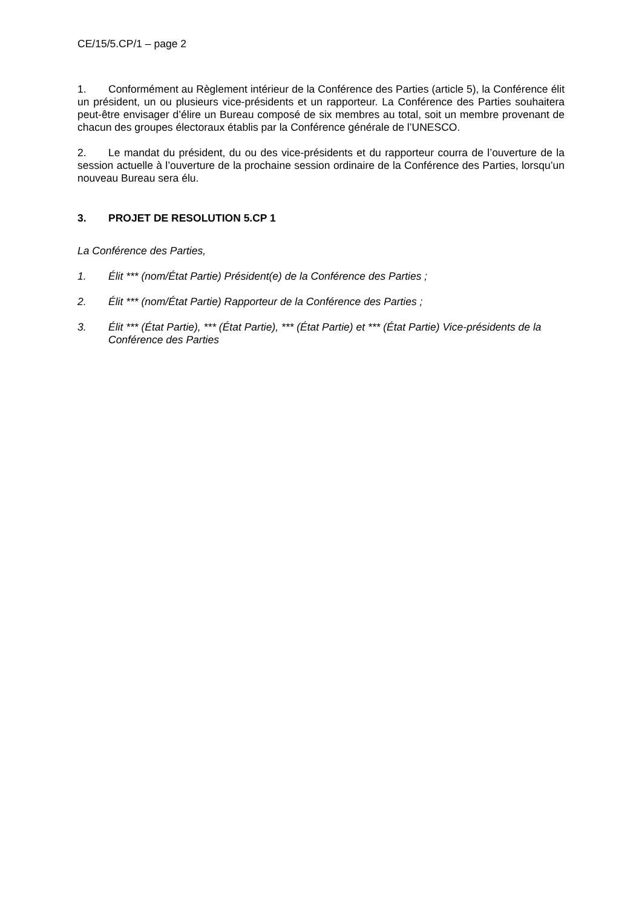CE/15/5.CP/1 – page 2
1. Conformément au Règlement intérieur de la Conférence des Parties (article 5), la Conférence élit un président, un ou plusieurs vice-présidents et un rapporteur. La Conférence des Parties souhaitera peut-être envisager d’élire un Bureau composé de six membres au total, soit un membre provenant de chacun des groupes électoraux établis par la Conférence générale de l’UNESCO.
2. Le mandat du président, du ou des vice-présidents et du rapporteur courra de l’ouverture de la session actuelle à l’ouverture de la prochaine session ordinaire de la Conférence des Parties, lorsqu’un nouveau Bureau sera élu.
3. PROJET DE RESOLUTION 5.CP 1
La Conférence des Parties,
1. Élit *** (nom/État Partie) Président(e) de la Conférence des Parties ;
2. Élit *** (nom/État Partie) Rapporteur de la Conférence des Parties ;
3. Élit *** (État Partie), *** (État Partie), *** (État Partie) et *** (État Partie) Vice-présidents de la Conférence des Parties